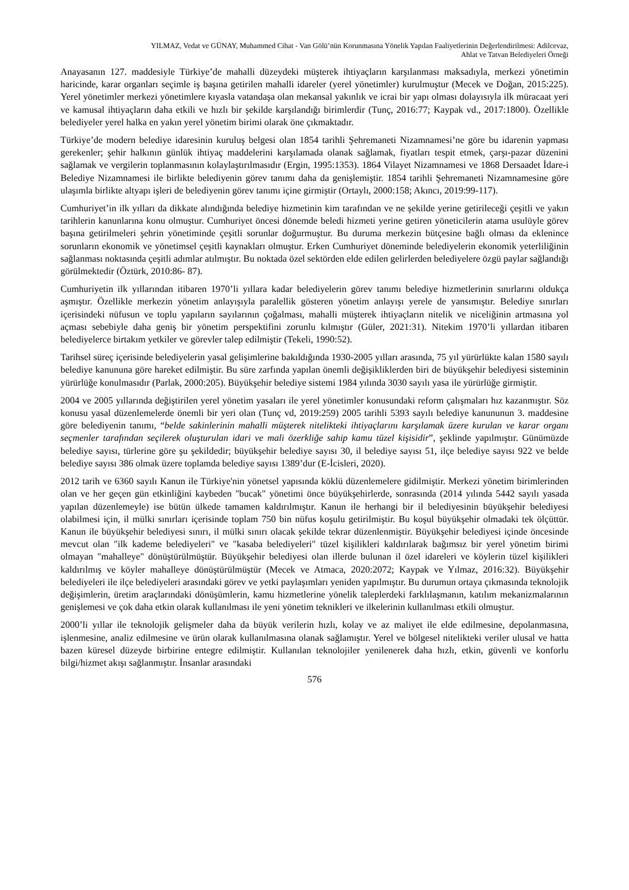YILMAZ, Vedat ve GÜNAY, Muhammed Cihat - Van Gölü’nün Korunmasına Yönelik Yapılan Faaliyetlerinin Değerlendirilmesi: Adilcevaz,
Ahlat ve Tatvan Belediyeleri Örneği
Anayasanın 127. maddesiyle Türkiye’de mahalli düzeydeki müşterek ihtiyaçların karşılanması maksadıyla, merkezi yönetimin haricinde, karar organları seçimle iş başına getirilen mahalli idareler (yerel yönetimler) kurulmuştur (Mecek ve Doğan, 2015:225). Yerel yönetimler merkezi yönetimlere kıyasla vatandaşa olan mekansal yakınlık ve icrai bir yapı olması dolayısıyla ilk müracaat yeri ve kamusal ihtiyaçların daha etkili ve hızlı bir şekilde karşılandığı birimlerdir (Tunç, 2016:77; Kaypak vd., 2017:1800). Özellikle belediyeler yerel halka en yakın yerel yönetim birimi olarak öne çıkmaktadır.
Türkiye’de modern belediye idaresinin kuruluş belgesi olan 1854 tarihli Şehremaneti Nizamnamesi’ne göre bu idarenin yapması gerekenler; şehir halkının günlük ihtiyaç maddelerini karşılamada olanak sağlamak, fiyatları tespit etmek, çarşı-pazar düzenini sağlamak ve vergilerin toplanmasının kolaylaştırılmasıdır (Ergin, 1995:1353). 1864 Vilayet Nizamnamesi ve 1868 Dersaadet İdare-i Belediye Nizamnamesi ile birlikte belediyenin görev tanımı daha da genişlemiştir. 1854 tarihli Şehremaneti Nizamnamesine göre ulaşımla birlikte altyapı işleri de belediyenin görev tanımı içine girmiştir (Ortaylı, 2000:158; Akıncı, 2019:99-117).
Cumhuriyet’in ilk yılları da dikkate alındığında belediye hizmetinin kim tarafından ve ne şekilde yerine getirileceği çeşitli ve yakın tarihlerin kanunlarına konu olmuştur. Cumhuriyet öncesi dönemde beledi hizmeti yerine getiren yöneticilerin atama usulüyle görev başına getirilmeleri şehrin yönetiminde çeşitli sorunlar doğurmuştur. Bu duruma merkezin bütçesine bağlı olması da eklenince sorunların ekonomik ve yönetimsel çeşitli kaynakları olmuştur. Erken Cumhuriyet döneminde belediyelerin ekonomik yeterliliğinin sağlanması noktasında çeşitli adımlar atılmıştır. Bu noktada özel sektörden elde edilen gelirlerden belediyelere özgü paylar sağlandığı görülmektedir (Öztürk, 2010:86- 87).
Cumhuriyetin ilk yıllarından itibaren 1970’li yıllara kadar belediyelerin görev tanımı belediye hizmetlerinin sınırlarını oldukça aşmıştır. Özellikle merkezin yönetim anlayışıyla paralellik gösteren yönetim anlayışı yerele de yansımıştır. Belediye sınırları içerisindeki nüfusun ve toplu yapıların sayılarının çoğalması, mahalli müşterek ihtiyaçların nitelik ve niceliğinin artmasına yol açması sebebiyle daha geniş bir yönetim perspektifini zorunlu kılmıştır (Güler, 2021:31). Nitekim 1970’li yıllardan itibaren belediyelerce birtakım yetkiler ve görevler talep edilmiştir (Tekeli, 1990:52).
Tarihsel süreç içerisinde belediyelerin yasal gelişimlerine bakıldığında 1930-2005 yılları arasında, 75 yıl yürürlükte kalan 1580 sayılı belediye kanununa göre hareket edilmiştir. Bu süre zarfında yapılan önemli değişikliklerden biri de büyükşehir belediyesi sisteminin yürürlüğe konulmasıdır (Parlak, 2000:205). Büyükşehir belediye sistemi 1984 yılında 3030 sayılı yasa ile yürürlüğe girmiştir.
2004 ve 2005 yıllarında değiştirilen yerel yönetim yasaları ile yerel yönetimler konusundaki reform çalışmaları hız kazanmıştır. Söz konusu yasal düzenlemelerde önemli bir yeri olan (Tunç vd, 2019:259) 2005 tarihli 5393 sayılı belediye kanununun 3. maddesine göre belediyenin tanımı, “belde sakinlerinin mahalli müşterek nitelikteki ihtiyaçlarını karşılamak üzere kurulan ve karar organı seçmenler tarafından seçilerek oluşturulan idari ve mali özerkliğe sahip kamu tüzel kişisidir”, şeklinde yapılmıştır. Günümüzde belediye sayısı, türlerine göre şu şekildedir; büyükşehir belediye sayısı 30, il belediye sayısı 51, ilçe belediye sayısı 922 ve belde belediye sayısı 386 olmak üzere toplamda belediye sayısı 1389’dur (E-İcisleri, 2020).
2012 tarih ve 6360 sayılı Kanun ile Türkiye'nin yönetsel yapısında köklü düzenlemelere gidilmiştir. Merkezi yönetim birimlerinden olan ve her geçen gün etkinliğini kaybeden "bucak" yönetimi önce büyükşehirlerde, sonrasında (2014 yılında 5442 sayılı yasada yapılan düzenlemeyle) ise bütün ülkede tamamen kaldırılmıştır. Kanun ile herhangi bir il belediyesinin büyükşehir belediyesi olabilmesi için, il mülki sınırları içerisinde toplam 750 bin nüfus koşulu getirilmiştir. Bu koşul büyükşehir olmadaki tek ölçüttür. Kanun ile büyükşehir belediyesi sınırı, il mülki sınırı olacak şekilde tekrar düzenlenmiştir. Büyükşehir belediyesi içinde öncesinde mevcut olan "ilk kademe belediyeleri" ve "kasaba belediyeleri" tüzel kişilikleri kaldırılarak bağımsız bir yerel yönetim birimi olmayan "mahalleye" dönüştürülmüştür. Büyükşehir belediyesi olan illerde bulunan il özel idareleri ve köylerin tüzel kişilikleri kaldırılmış ve köyler mahalleye dönüştürülmüştür (Mecek ve Atmaca, 2020:2072; Kaypak ve Yılmaz, 2016:32). Büyükşehir belediyeleri ile ilçe belediyeleri arasındaki görev ve yetki paylaşımları yeniden yapılmıştır. Bu durumun ortaya çıkmasında teknolojik değişimlerin, üretim araçlarındaki dönüşümlerin, kamu hizmetlerine yönelik taleplerdeki farklılaşmanın, katılım mekanizmalarının genişlemesi ve çok daha etkin olarak kullanılması ile yeni yönetim teknikleri ve ilkelerinin kullanılması etkili olmuştur.
2000’li yıllar ile teknolojik gelişmeler daha da büyük verilerin hızlı, kolay ve az maliyet ile elde edilmesine, depolanmasına, işlenmesine, analiz edilmesine ve ürün olarak kullanılmasına olanak sağlamıştır. Yerel ve bölgesel nitelikteki veriler ulusal ve hatta bazen küresel düzeyde birbirine entegre edilmiştir. Kullanılan teknolojiler yenilenerek daha hızlı, etkin, güvenli ve konforlu bilgi/hizmet akışı sağlanmıştır. İnsanlar arasındaki
576